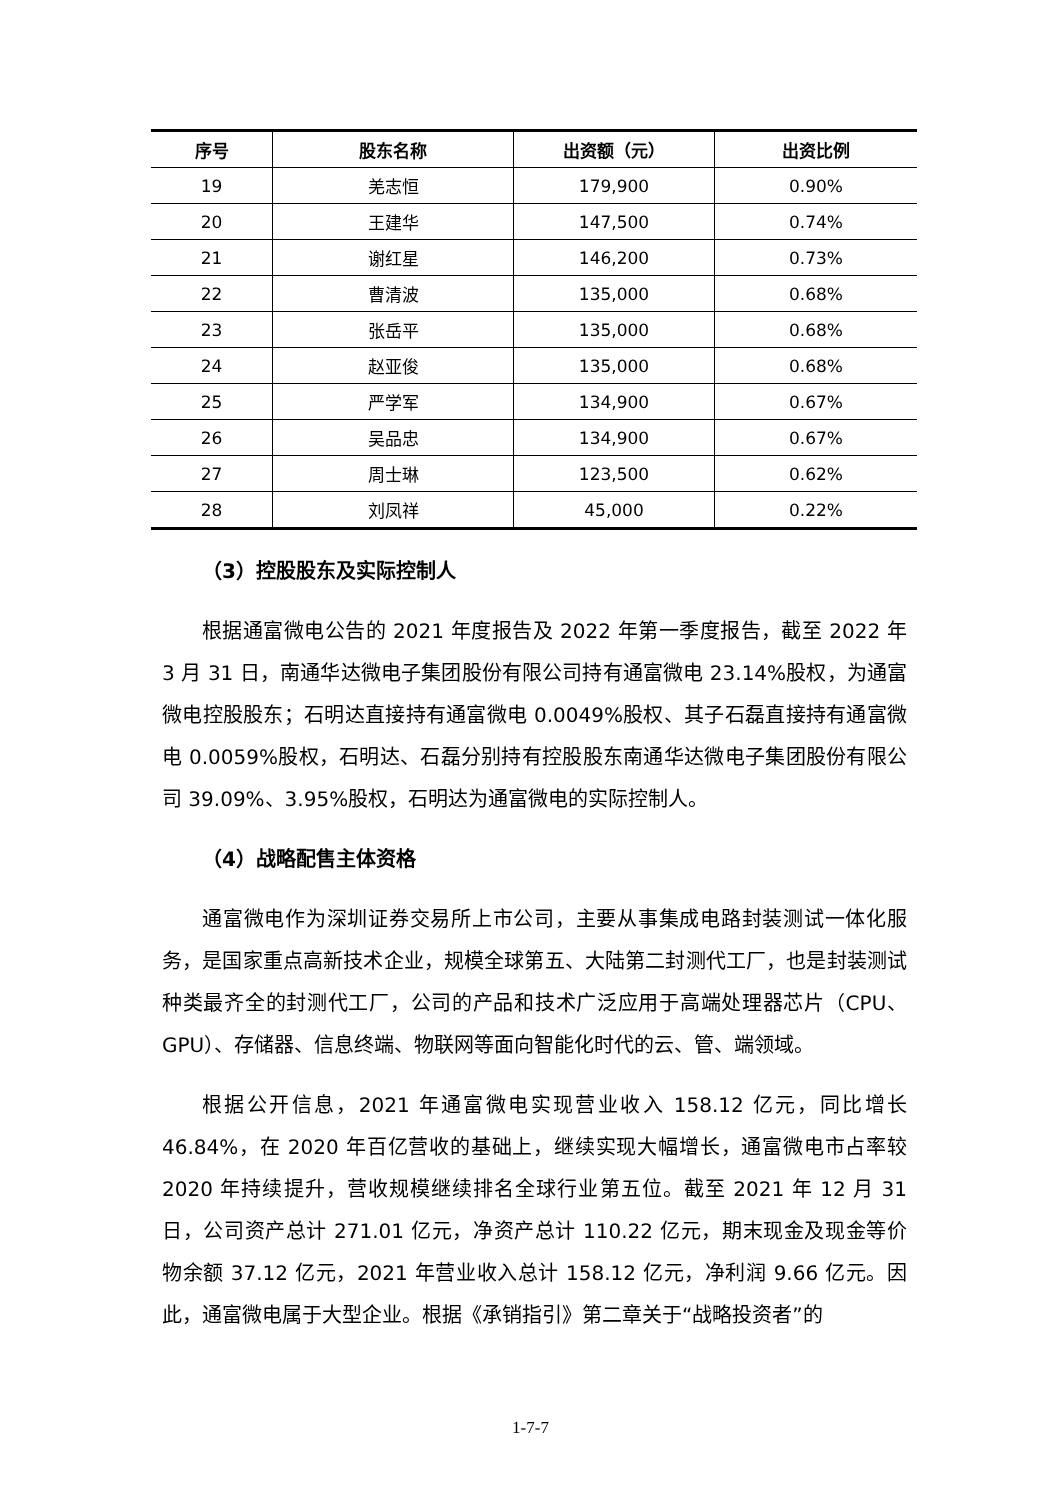| 序号 | 股东名称 | 出资额（元） | 出资比例 |
| --- | --- | --- | --- |
| 19 | 羌志恒 | 179,900 | 0.90% |
| 20 | 王建华 | 147,500 | 0.74% |
| 21 | 谢红星 | 146,200 | 0.73% |
| 22 | 曹清波 | 135,000 | 0.68% |
| 23 | 张岳平 | 135,000 | 0.68% |
| 24 | 赵亚俊 | 135,000 | 0.68% |
| 25 | 严学军 | 134,900 | 0.67% |
| 26 | 吴品忠 | 134,900 | 0.67% |
| 27 | 周士琳 | 123,500 | 0.62% |
| 28 | 刘凤祥 | 45,000 | 0.22% |
（3）控股股东及实际控制人
根据通富微电公告的 2021 年度报告及 2022 年第一季度报告，截至 2022 年 3 月 31 日，南通华达微电子集团股份有限公司持有通富微电 23.14%股权，为通富微电控股股东；石明达直接持有通富微电 0.0049%股权、其子石磊直接持有通富微电 0.0059%股权，石明达、石磊分别持有控股股东南通华达微电子集团股份有限公司 39.09%、3.95%股权，石明达为通富微电的实际控制人。
（4）战略配售主体资格
通富微电作为深圳证券交易所上市公司，主要从事集成电路封装测试一体化服务，是国家重点高新技术企业，规模全球第五、大陆第二封测代工厂，也是封装测试种类最齐全的封测代工厂，公司的产品和技术广泛应用于高端处理器芯片（CPU、GPU）、存储器、信息终端、物联网等面向智能化时代的云、管、端领域。
根据公开信息，2021 年通富微电实现营业收入 158.12 亿元，同比增长 46.84%，在 2020 年百亿营收的基础上，继续实现大幅增长，通富微电市占率较 2020 年持续提升，营收规模继续排名全球行业第五位。截至 2021 年 12 月 31 日，公司资产总计 271.01 亿元，净资产总计 110.22 亿元，期末现金及现金等价物余额 37.12 亿元，2021 年营业收入总计 158.12 亿元，净利润 9.66 亿元。因此，通富微电属于大型企业。根据《承销指引》第二章关于“战略投资者”的
1-7-7